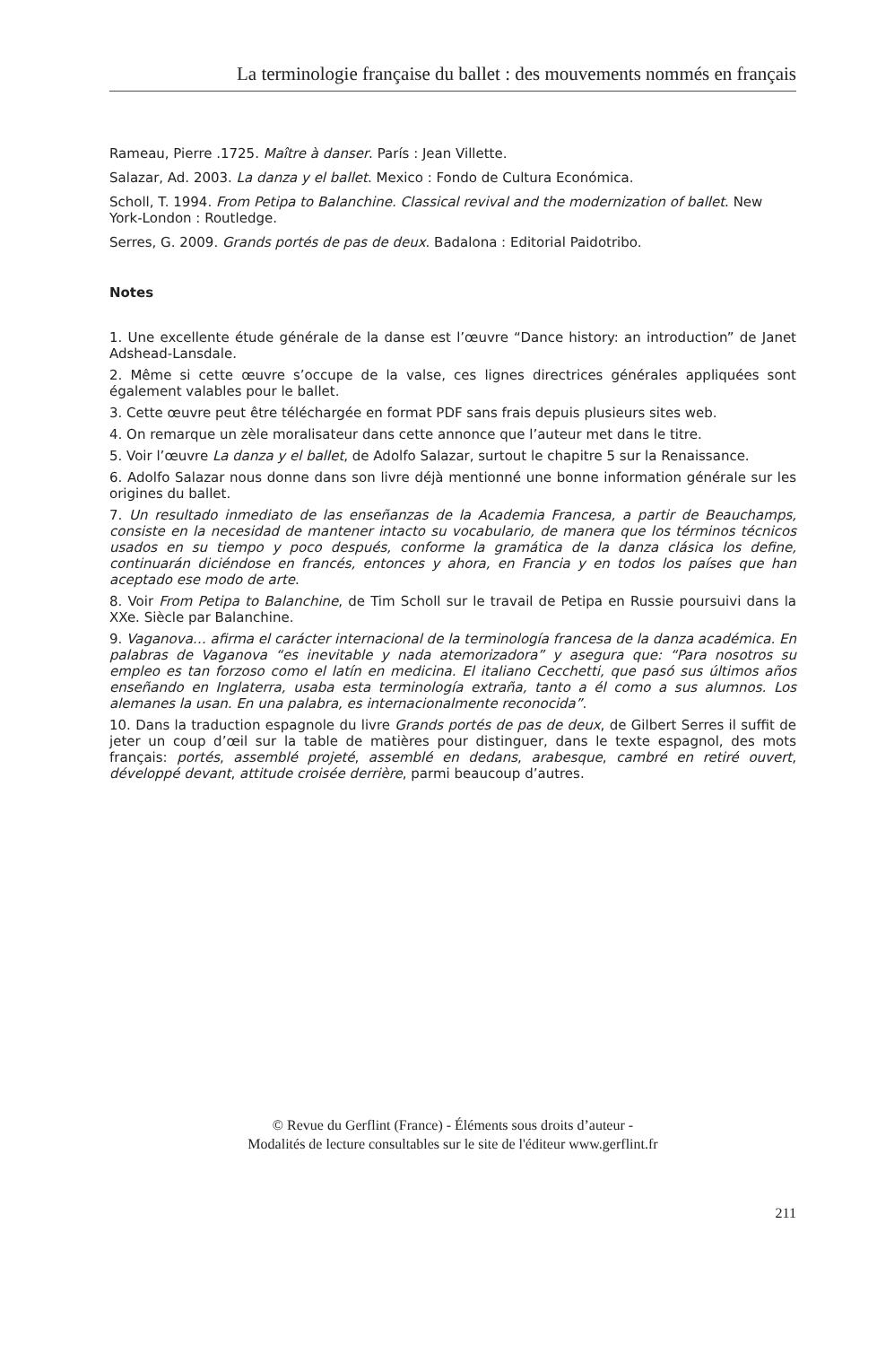La terminologie française du ballet : des mouvements nommés en français
Rameau, Pierre .1725. Maître à danser. París : Jean Villette.
Salazar, Ad. 2003. La danza y el ballet. Mexico : Fondo de Cultura Económica.
Scholl, T. 1994. From Petipa to Balanchine. Classical revival and the modernization of ballet. New York-London : Routledge.
Serres, G. 2009. Grands portés de pas de deux. Badalona : Editorial Paidotribo.
Notes
1. Une excellente étude générale de la danse est l’œuvre “Dance history: an introduction” de Janet Adshead-Lansdale.
2. Même si cette œuvre s’occupe de la valse, ces lignes directrices générales appliquées sont également valables pour le ballet.
3. Cette œuvre peut être téléchargée en format PDF sans frais depuis plusieurs sites web.
4. On remarque un zèle moralisateur dans cette annonce que l’auteur met dans le titre.
5. Voir l’œuvre La danza y el ballet, de Adolfo Salazar, surtout le chapitre 5 sur la Renaissance.
6. Adolfo Salazar nous donne dans son livre déjà mentionné une bonne information générale sur les origines du ballet.
7. Un resultado inmediato de las enseñanzas de la Academia Francesa, a partir de Beauchamps, consiste en la necesidad de mantener intacto su vocabulario, de manera que los términos técnicos usados en su tiempo y poco después, conforme la gramática de la danza clásica los define, continuarán diciéndose en francés, entonces y ahora, en Francia y en todos los países que han aceptado ese modo de arte.
8. Voir From Petipa to Balanchine, de Tim Scholl sur le travail de Petipa en Russie poursuivi dans la XXe. Siècle par Balanchine.
9. Vaganova… afirma el carácter internacional de la terminología francesa de la danza académica. En palabras de Vaganova “es inevitable y nada atemorizadora” y asegura que: “Para nosotros su empleo es tan forzoso como el latín en medicina. El italiano Cecchetti, que pasó sus últimos años enseñando en Inglaterra, usaba esta terminología extraña, tanto a él como a sus alumnos. Los alemanes la usan. En una palabra, es internacionalmente reconocida”.
10. Dans la traduction espagnole du livre Grands portés de pas de deux, de Gilbert Serres il suffit de jeter un coup d’œil sur la table de matières pour distinguer, dans le texte espagnol, des mots français: portés, assemblé projeté, assemblé en dedans, arabesque, cambré en retiré ouvert, développé devant, attitude croisée derrière, parmi beaucoup d’autres.
© Revue du Gerflint (France) - Éléments sous droits d’auteur -
Modalités de lecture consultables sur le site de l'éditeur www.gerflint.fr
211